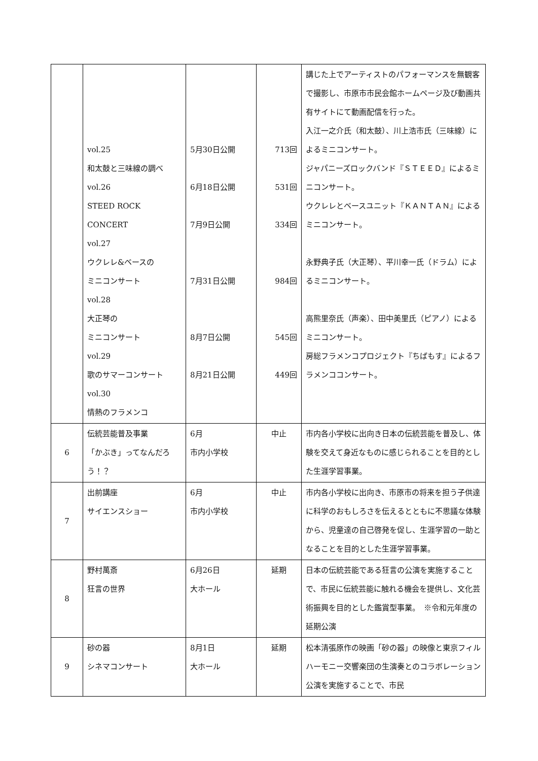| | vol.25 和太鼓と三味線の調べ vol.26 STEED ROCK CONCERT vol.27 ウクレレ&ベースの ミニコンサート vol.28 大正琴の ミニコンサート vol.29 歌のサマーコンサート vol.30 情熱のフラメンコ | 5月30日公開 6月18日公開 7月9日公開 7月31日公開 8月7日公開 8月21日公開 | 713回 531回 334回 984回 545回 449回 | 講じた上でアーティストのパフォーマンスを無観客で撮影し、市原市市民会館ホームページ及び動画共有サイトにて動画配信を行った。 入江一之介氏（和太鼓）、川上浩市氏（三味線）によるミニコンサート。 ジャパニーズロックバンド『ＳＴＥＥＤ』によるミニコンサート。 ウクレレとベースユニット『ＫＡＮＴＡＮ』によるミニコンサート。 永野典子氏（大正琴）、平川幸一氏（ドラム）によるミニコンサート。 高熊里奈氏（声楽）、田中美里氏（ピアノ）によるミニコンサート。 房総フラメンコプロジェクト『ちばもす』によるフラメンココンサート。 |
| 6 | 伝統芸能普及事業 「かぶき」ってなんだろう！？ | 6月 市内小学校 | 中止 | 市内各小学校に出向き日本の伝統芸能を普及し、体験を交えて身近なものに感じられることを目的とした生涯学習事業。 |
| 7 | 出前講座 サイエンスショー | 6月 市内小学校 | 中止 | 市内各小学校に出向き、市原市の将来を担う子供達に科学のおもしろさを伝えるとともに不思議な体験から、児童達の自己啓発を促し、生涯学習の一助となることを目的とした生涯学習事業。 |
| 8 | 野村萬斎 狂言の世界 | 6月26日 大ホール | 延期 | 日本の伝統芸能である狂言の公演を実施することで、市民に伝統芸能に触れる機会を提供し、文化芸術振興を目的とした鑑賞型事業。 ※令和元年度の延期公演 |
| 9 | 砂の器 シネマコンサート | 8月1日 大ホール | 延期 | 松本清張原作の映画「砂の器」の映像と東京フィルハーモニー交響楽団の生演奏とのコラボレーション公演を実施することで、市民 |